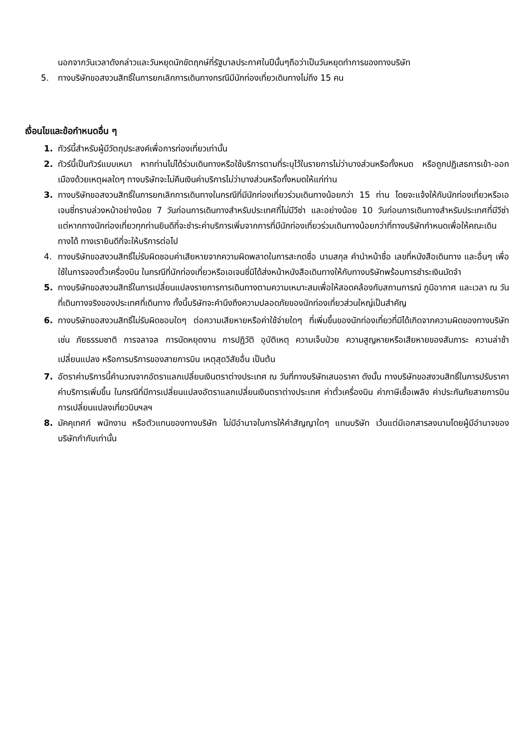นอกจากวันเวลาดังกล่าวและวันหยุดนักขัตฤกษ์ที่รัฐบาลประกาศในปีนั้นๆถือว่าเป็นวันหยุดทำการของทางบริษัท
5. ทางบริษัทขอสงวนสิทธิ์ในการยกเลิกการเดินทางกรณีมีนักท่องเที่ยวเดินทางไม่ถึง 15 คน
เงื่อนไขและข้อกำหนดอื่น ๆ
1. ทัวร์นี้สำหรับผู้มีวัตถุประสงค์เพื่อการท่องเที่ยวเท่านั้น
2. ทัวร์นี้เป็นทัวร์แบบเหมา หากท่านไม่ได้ร่วมเดินทางหรือใช้บริการตามที่ระบุไว้ในรายการไม่ว่าบางส่วนหรือทั้งหมด หรือถูกปฏิเสธการเข้า-ออกเมืองด้วยเหตุผลใดๆ ทางบริษัทจะไม่คืนเงินค่าบริการไม่ว่าบางส่วนหรือทั้งหมดให้แก่ท่าน
3. ทางบริษัทขอสงวนสิทธิ์ในการยกเลิกการเดินทางในกรณีที่มีนักท่องเที่ยวร่วมเดินทางน้อยกว่า 15 ท่าน โดยจะแจ้งให้กับนักท่องเที่ยวหรือเอเจนซี่ทราบล่วงหน้าอย่างน้อย 7 วันก่อนการเดินทางสำหรับประเทศที่ไม่มีวีซ่า และอย่างน้อย 10 วันก่อนการเดินทางสำหรับประเทศที่มีวีซ่า แต่หากทางนักท่องเที่ยวทุกท่านยินดีที่จะชำระค่าบริการเพิ่มจากการที่มีนักท่องเที่ยวร่วมเดินทางน้อยกว่าที่ทางบริษัทกำหนดเพื่อให้คณะเดินทางได้ ทางเรายินดีที่จะให้บริการต่อไป
4. ทางบริษัทขอสงวนสิทธิ์ไม่รับผิดชอบค่าเสียหายจากความผิดพลาดในการสะกดชื่อ นามสกุล คำนำหน้าชื่อ เลขที่หนังสือเดินทาง และอื่นๆ เพื่อใช้ในการจองตั๋วเครื่องบิน ในกรณีที่นักท่องเที่ยวหรือเอเจนซี่มิได้ส่งหน้าหนังสือเดินทางให้กับทางบริษัทพร้อมการชำระเงินมัดจำ
5. ทางบริษัทขอสงวนสิทธิ์ในการเปลี่ยนแปลงรายการการเดินทางตามความเหมาะสมเพื่อให้สอดคล้องกับสถานการณ์ ภูมิอากาศ และเวลา ณ วันที่เดินทางจริงของประเทศที่เดินทาง ทั้งนี้บริษัทจะคำนึงถึงความปลอดภัยของนักท่องเที่ยวส่วนใหญ่เป็นสำคัญ
6. ทางบริษัทขอสงวนสิทธิ์ไม่รับผิดชอบใดๆ ต่อความเสียหายหรือค่าใช้จ่ายใดๆ ที่เพิ่มขึ้นของนักท่องเที่ยวที่มิได้เกิดจากความผิดของทางบริษัท เช่น ภัยธรรมชาติ การจลาจล การนัดหยุดงาน การปฏิวัติ อุบัติเหตุ ความเจ็บป่วย ความสูญหายหรือเสียหายของสัมภาระ ความล่าช้า เปลี่ยนแปลง หรือการบริการของสายการบิน เหตุสุดวิสัยอื่น เป็นต้น
7. อัตราค่าบริการนี้คำนวณจากอัตราแลกเปลี่ยนเงินตราต่างประเทศ ณ วันที่ทางบริษัทเสนอราคา ดังนั้น ทางบริษัทขอสงวนสิทธิ์ในการปรับราคาค่าบริการเพิ่มขึ้น ในกรณีที่มีการเปลี่ยนแปลงอัตราแลกเปลี่ยนเงินตราต่างประเทศ ค่าตั๋วเครื่องบิน ค่าภาษีเชื้อเพลิง ค่าประกันภัยสายการบิน การเปลี่ยนแปลงเที่ยวบินฯลฯ
8. มัคคุเทศก์ พนักงาน หรือตัวแทนของทางบริษัท ไม่มีอำนาจในการให้คำสัญญาใดๆ แทนบริษัท เว้นแต่มีเอกสารลงนามโดยผู้มีอำนาจของบริษัทกำกับเท่านั้น